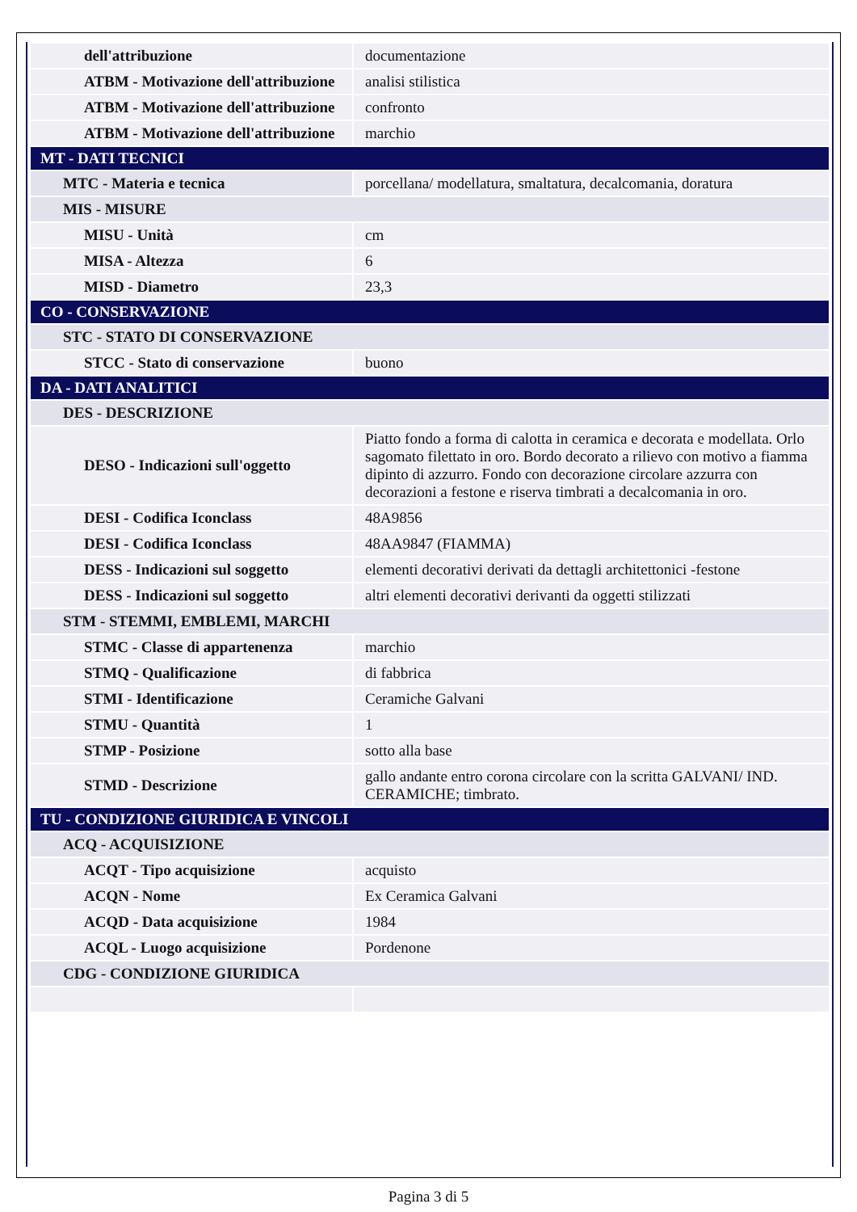| dell'attribuzione | documentazione |
| ATBM - Motivazione dell'attribuzione | analisi stilistica |
| ATBM - Motivazione dell'attribuzione | confronto |
| ATBM - Motivazione dell'attribuzione | marchio |
| MT - DATI TECNICI | |
| MTC - Materia e tecnica | porcellana/ modellatura, smaltatura, decalcomania, doratura |
| MIS - MISURE | |
| MISU - Unità | cm |
| MISA - Altezza | 6 |
| MISD - Diametro | 23,3 |
| CO - CONSERVAZIONE | |
| STC - STATO DI CONSERVAZIONE | |
| STCC - Stato di conservazione | buono |
| DA - DATI ANALITICI | |
| DES - DESCRIZIONE | |
| DESO - Indicazioni sull'oggetto | Piatto fondo a forma di calotta in ceramica e decorata e modellata. Orlo sagomato filettato in oro. Bordo decorato a rilievo con motivo a fiamma dipinto di azzurro. Fondo con decorazione circolare azzurra con decorazioni a festone e riserva timbrati a decalcomania in oro. |
| DESI - Codifica Iconclass | 48A9856 |
| DESI - Codifica Iconclass | 48AA9847 (FIAMMA) |
| DESS - Indicazioni sul soggetto | elementi decorativi derivati da dettagli architettonici -festone |
| DESS - Indicazioni sul soggetto | altri elementi decorativi derivanti da oggetti stilizzati |
| STM - STEMMI, EMBLEMI, MARCHI | |
| STMC - Classe di appartenenza | marchio |
| STMQ - Qualificazione | di fabbrica |
| STMI - Identificazione | Ceramiche Galvani |
| STMU - Quantità | 1 |
| STMP - Posizione | sotto alla base |
| STMD - Descrizione | gallo andante entro corona circolare con la scritta GALVANI/ IND. CERAMICHE; timbrato. |
| TU - CONDIZIONE GIURIDICA E VINCOLI | |
| ACQ - ACQUISIZIONE | |
| ACQT - Tipo acquisizione | acquisto |
| ACQN - Nome | Ex Ceramica Galvani |
| ACQD - Data acquisizione | 1984 |
| ACQL - Luogo acquisizione | Pordenone |
| CDG - CONDIZIONE GIURIDICA | |
Pagina 3 di 5